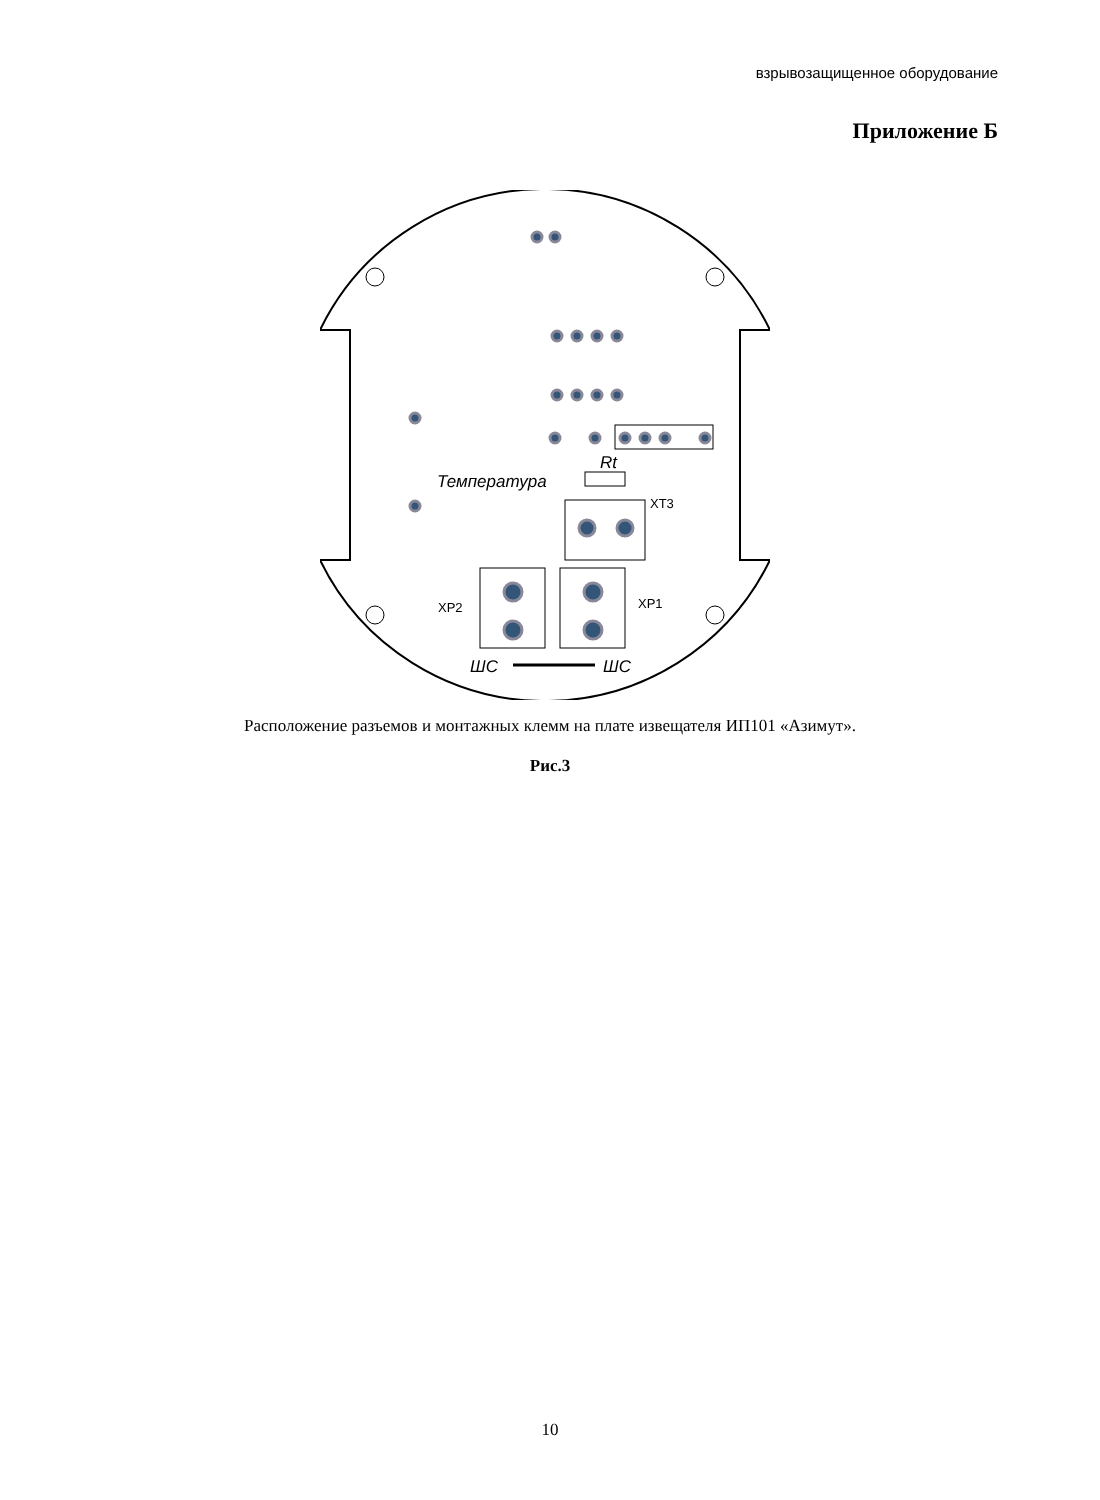взрывозащищенное оборудование
Приложение Б
Rt
Температура
XT3
XP2
XP1
ШС
ШС
Расположение разъемов и монтажных клемм на плате извещателя ИП101 «Азимут».
Рис.3
10